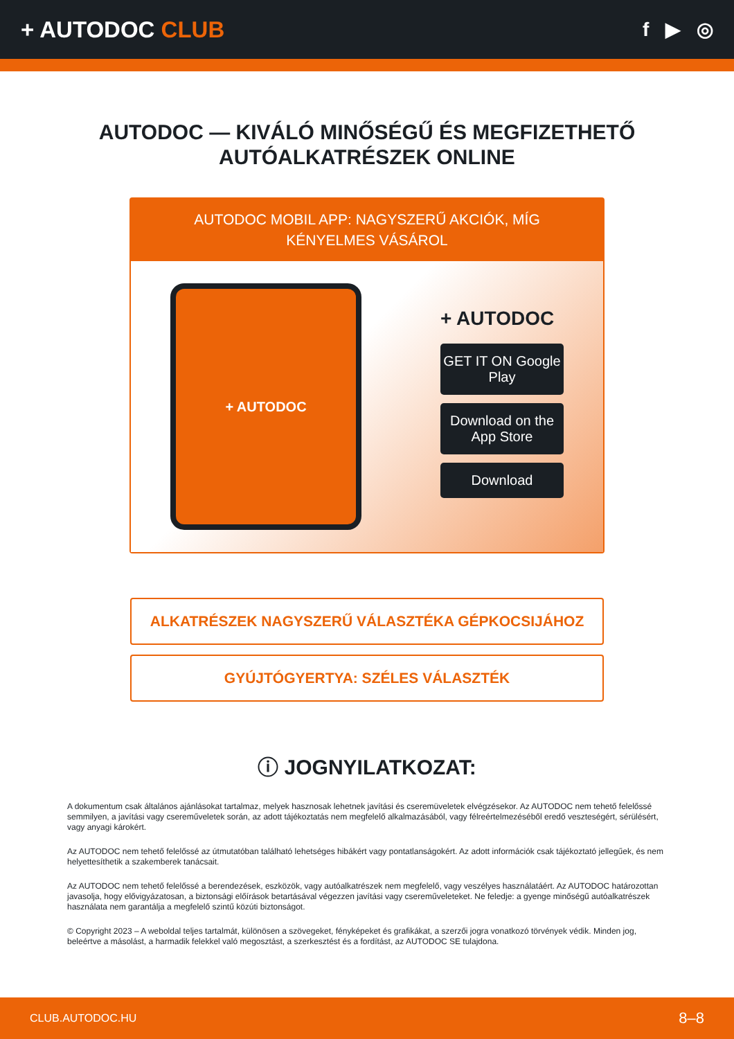+ AUTODOC CLUB
f ▶ ◎
AUTODOC — KIVÁLÓ MINŐSÉGŰ ÉS MEGFIZETHETŐ
AUTÓALKATRÉSZEK ONLINE
AUTODOC MOBIL APP: NAGYSZERŰ AKCIÓK, MÍG KÉNYELMES VÁSÁROL
+ AUTODOC
+ AUTODOC
GET IT ON Google Play
Download on the App Store
Download
ALKATRÉSZEK NAGYSZERŰ VÁLASZTÉKA GÉPKOCSIJÁHOZ
GYÚJTÓGYERTYA: SZÉLES VÁLASZTÉK
ⓘ JOGNYILATKOZAT:
A dokumentum csak általános ajánlásokat tartalmaz, melyek hasznosak lehetnek javítási és cseremüveletek elvégzésekor. Az AUTODOC nem tehető felelőssé semmilyen, a javítási vagy csereműveletek során, az adott tájékoztatás nem megfelelő alkalmazásából, vagy félreértelmezéséből eredő veszteségért, sérülésért, vagy anyagi károkért.
Az AUTODOC nem tehető felelőssé az útmutatóban található lehetséges hibákért vagy pontatlanságokért. Az adott információk csak tájékoztató jellegűek, és nem helyettesíthetik a szakemberek tanácsait.
Az AUTODOC nem tehető felelőssé a berendezések, eszközök, vagy autóalkatrészek nem megfelelő, vagy veszélyes használatáért. Az AUTODOC határozottan javasolja, hogy elővigyázatosan, a biztonsági előírások betartásával végezzen javítási vagy csereműveleteket. Ne feledje: a gyenge minőségű autóalkatrészek használata nem garantálja a megfelelő szintű közúti biztonságot.
© Copyright 2023 – A weboldal teljes tartalmát, különösen a szövegeket, fényképeket és grafikákat, a szerzői jogra vonatkozó törvények védik. Minden jog, beleértve a másolást, a harmadik felekkel való megosztást, a szerkesztést és a fordítást, az AUTODOC SE tulajdona.
CLUB.AUTODOC.HU 8–8